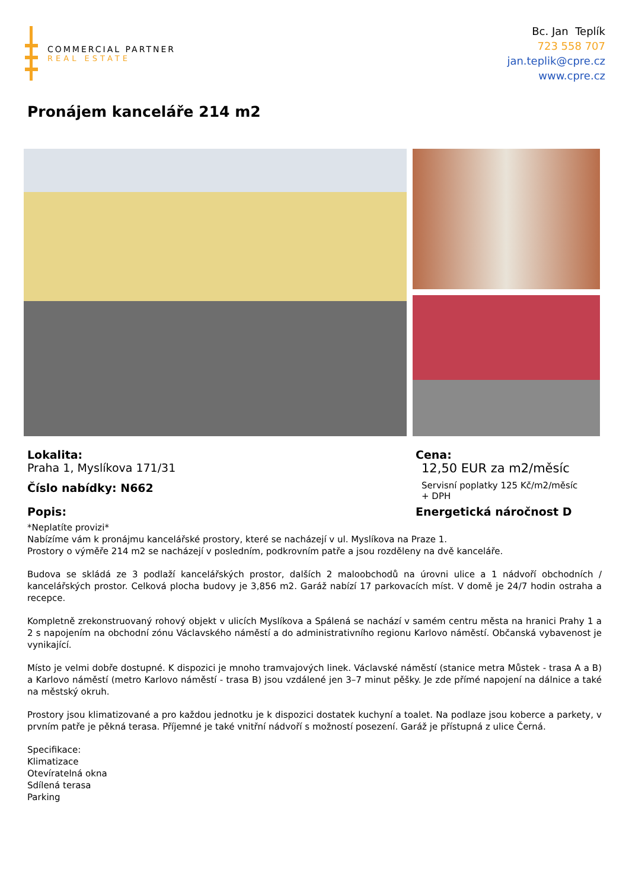COMMERCIAL PARTNER
REAL ESTATE
Bc. Jan Teplík
723 558 707
jan.teplik@cpre.cz
www.cpre.cz
Pronájem kanceláře 214 m2
Lokalita:
Praha 1, Myslíkova 171/31
Číslo nabídky: N662
Cena:
12,50 EUR za m2/měsíc
Servisní poplatky 125 Kč/m2/měsíc
+ DPH
Popis: Energetická náročnost D
*Neplatíte provizi*
Nabízíme vám k pronájmu kancelářské prostory, které se nacházejí v ul. Myslíkova na Praze 1.
Prostory o výměře 214 m2 se nacházejí v posledním, podkrovním patře a jsou rozděleny na dvě kanceláře.
Budova se skládá ze 3 podlaží kancelářských prostor, dalších 2 maloobchodů na úrovni ulice a 1 nádvoří obchodních / kancelářských prostor. Celková plocha budovy je 3,856 m2. Garáž nabízí 17 parkovacích míst. V domě je 24/7 hodin ostraha a recepce.
Kompletně zrekonstruovaný rohový objekt v ulicích Myslíkova a Spálená se nachází v samém centru města na hranici Prahy 1 a 2 s napojením na obchodní zónu Václavského náměstí a do administrativního regionu Karlovo náměstí. Občanská vybavenost je vynikající.
Místo je velmi dobře dostupné. K dispozici je mnoho tramvajových linek. Václavské náměstí (stanice metra Můstek - trasa A a B) a Karlovo náměstí (metro Karlovo náměstí - trasa B) jsou vzdálené jen 3–7 minut pěšky. Je zde přímé napojení na dálnice a také na městský okruh.
Prostory jsou klimatizované a pro každou jednotku je k dispozici dostatek kuchyní a toalet. Na podlaze jsou koberce a parkety, v prvním patře je pěkná terasa. Příjemné je také vnitřní nádvoří s možností posezení. Garáž je přístupná z ulice Černá.
Specifikace:
Klimatizace
Otevíratelná okna
Sdílená terasa
Parking